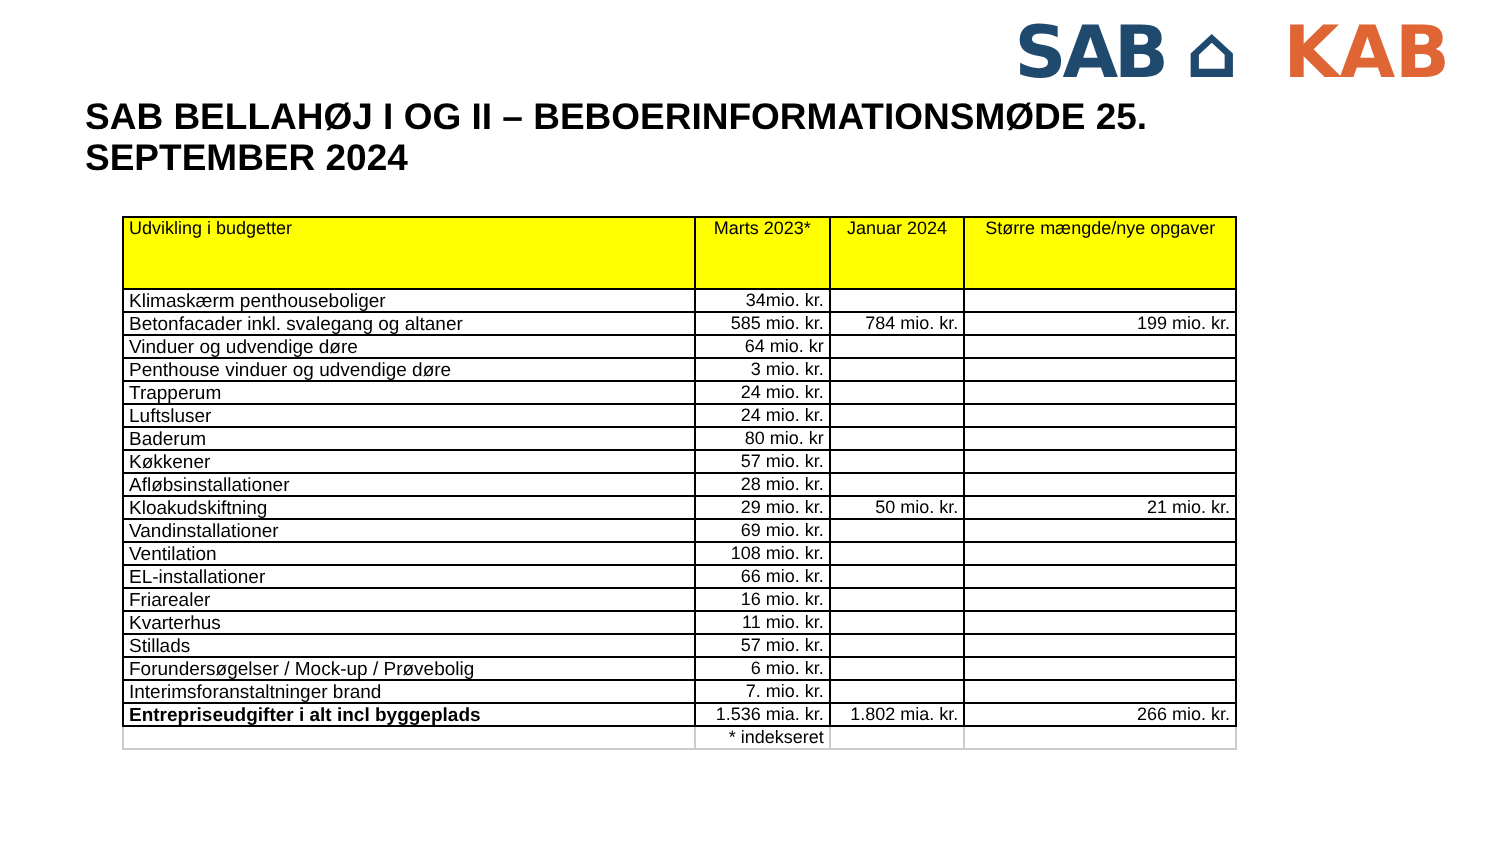SAB ⌂ KAB
SAB BELLAHØJ I OG II – BEBOERINFORMATIONSMØDE 25. SEPTEMBER 2024
| Udvikling i budgetter | Marts 2023* | Januar 2024 | Større mængde/nye opgaver |
| --- | --- | --- | --- |
| Klimaskærm penthouseboliger | 34mio. kr. | | |
| Betonfacader inkl. svalegang og altaner | 585 mio. kr. | 784 mio. kr. | 199 mio. kr. |
| Vinduer og udvendige døre | 64 mio. kr | | |
| Penthouse vinduer og udvendige døre | 3 mio. kr. | | |
| Trapperum | 24 mio. kr. | | |
| Luftsluser | 24 mio. kr. | | |
| Baderum | 80 mio. kr | | |
| Køkkener | 57 mio. kr. | | |
| Afløbsinstallationer | 28 mio. kr. | | |
| Kloakudskiftning | 29 mio. kr. | 50 mio. kr. | 21 mio. kr. |
| Vandinstallationer | 69 mio. kr. | | |
| Ventilation | 108 mio. kr. | | |
| EL-installationer | 66 mio. kr. | | |
| Friarealer | 16 mio. kr. | | |
| Kvarterhus | 11 mio. kr. | | |
| Stillads | 57 mio. kr. | | |
| Forundersøgelser / Mock-up / Prøvebolig | 6 mio. kr. | | |
| Interimsforanstaltninger brand | 7. mio. kr. | | |
| Entrepriseudgifter i alt incl byggeplads | 1.536 mia. kr. | 1.802 mia. kr. | 266 mio. kr. |
| | * indekseret | | |